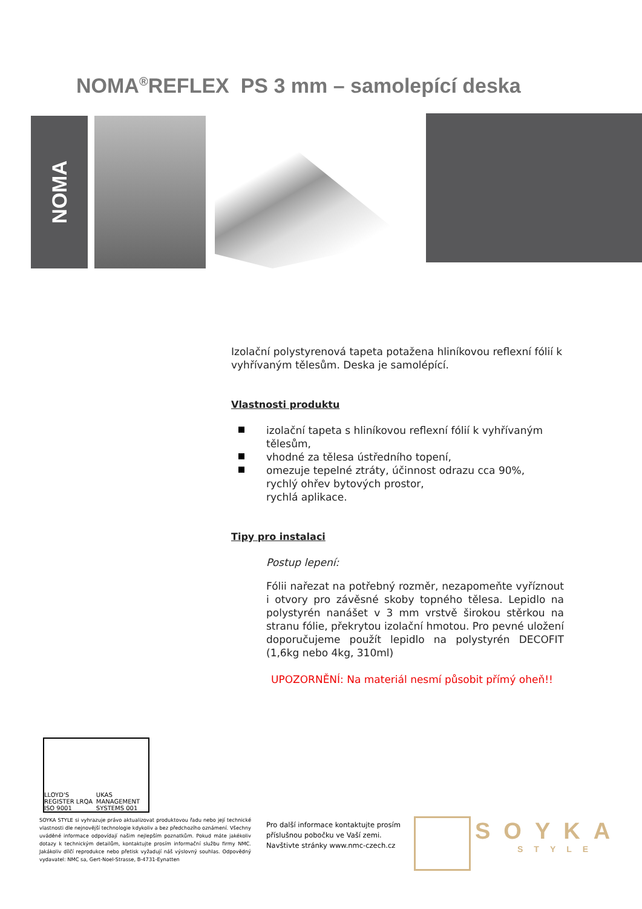NOMA<sup>®</sup>REFLEX PS 3 mm – samolepící deska
NOMA
Izolační polystyrenová tapeta potažena hliníkovou reflexní fólií k vyhřívaným tělesům. Deska je samolépící.
Vlastnosti produktu
izolační tapeta s hliníkovou reflexní fólií k vyhřívaným tělesům,
vhodné za tělesa ústředního topení,
omezuje tepelné ztráty, účinnost odrazu cca 90%,
rychlý ohřev bytových prostor,
rychlá aplikace.
Tipy pro instalaci
Postup lepení:
Fólii nařezat na potřebný rozměr, nezapomeňte vyříznout i otvory pro závěsné skoby topného tělesa. Lepidlo na polystyrén nanášet v 3 mm vrstvě širokou stěrkou na stranu fólie, překrytou izolační hmotou. Pro pevné uložení doporučujeme použít lepidlo na polystyrén DECOFIT (1,6kg nebo 4kg, 310ml)
UPOZORNĚNÍ: Na materiál nesmí působit přímý oheň!!
LLOYD'S REGISTER LRQA ISO 9001 UKAS MANAGEMENT SYSTEMS 001
SOYKA STYLE si vyhrazuje právo aktualizovat produktovou řadu nebo její technické vlastnosti dle nejnovější technologie kdykoliv a bez předchozího oznámení. Všechny uváděné informace odpovídají našim nejlepším poznatkům. Pokud máte jakékoliv dotazy k technickým detailům, kontaktujte prosím informační službu firmy NMC. Jakákoliv dílčí reprodukce nebo přetisk vyžadují náš výslovný souhlas. Odpovědný vydavatel: NMC sa, Gert-Noel-Strasse, B-4731-Eynatten
Pro další informace kontaktujte prosím
příslušnou pobočku ve Vaší zemi.
Navštivte stránky www.nmc-czech.cz
SOYKA
STYLE